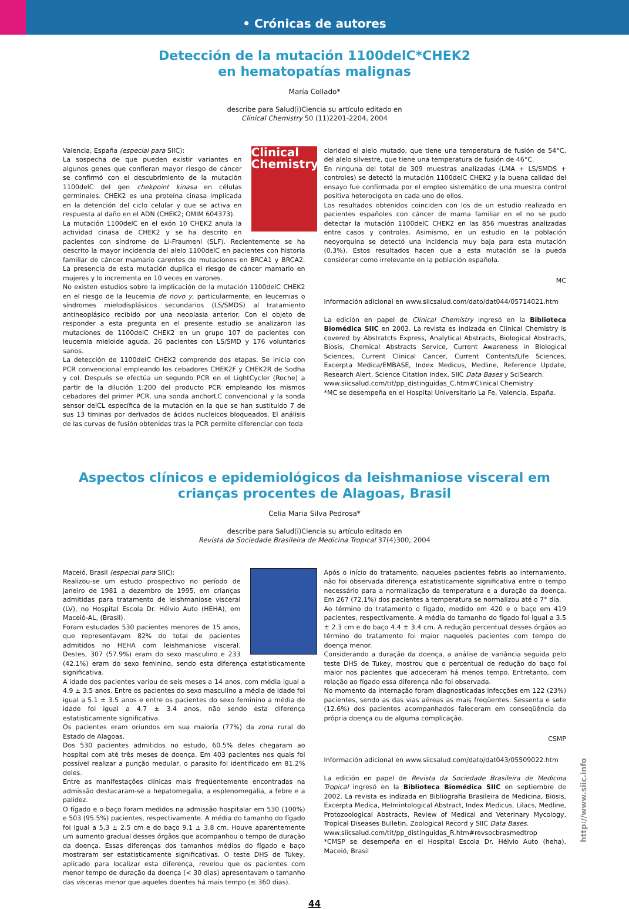• Crónicas de autores
Detección de la mutación 1100delC*CHEK2
en hematopatías malignas
María Collado*
describe para Salud(i)Ciencia su artículo editado en
Clinical Chemistry 50 (11)2201-2204, 2004
Clinical Chemistry
Valencia, España (especial para SIIC):
La sospecha de que pueden existir variantes en algunos genes que confieran mayor riesgo de cáncer se confirmó con el descubrimiento de la mutación 1100delC del gen chekpoint kinasa en células germinales. CHEK2 es una proteína cinasa implicada en la detención del ciclo celular y que se activa en respuesta al daño en el ADN (CHEK2; OMIM 604373).
La mutación 1100delC en el exón 10 CHEK2 anula la actividad cinasa de CHEK2 y se ha descrito en pacientes con síndrome de Li-Fraumeni (SLF). Recientemente se ha descrito la mayor incidencia del alelo 1100delC en pacientes con historia familiar de cáncer mamario carentes de mutaciones en BRCA1 y BRCA2. La presencia de esta mutación duplica el riesgo de cáncer mamario en mujeres y lo incrementa en 10 veces en varones.
No existen estudios sobre la implicación de la mutación 1100delC CHEK2 en el riesgo de la leucemia de novo y, particularmente, en leucemias o síndromes mielodisplásicos secundarios (LS/SMDS) al tratamiento antineoplásico recibido por una neoplasia anterior. Con el objeto de responder a esta pregunta en el presente estudio se analizaron las mutaciones de 1100delC CHEK2 en un grupo 107 de pacientes con leucemia mieloide aguda, 26 pacientes con LS/SMD y 176 voluntarios sanos.
La detección de 1100delC CHEK2 comprende dos etapas. Se inicia con PCR convencional empleando los cebadores CHEK2F y CHEK2R de Sodha y col. Después se efectúa un segundo PCR en el LightCycler (Roche) a partir de la dilución 1:200 del producto PCR empleando los mismos cebadores del primer PCR, una sonda anchorLC convencional y la sonda sensor delCL específica de la mutación en la que se han sustituido 7 de sus 13 timinas por derivados de ácidos nucleicos bloqueados. El análisis de las curvas de fusión obtenidas tras la PCR permite diferenciar con toda
claridad el alelo mutado, que tiene una temperatura de fusión de 54°C, del alelo silvestre, que tiene una temperatura de fusión de 46°C.
En ninguna del total de 309 muestras analizadas (LMA + LS/SMDS + controles) se detectó la mutación 1100delC CHEK2 y la buena calidad del ensayo fue confirmada por el empleo sistemático de una muestra control positiva heterocigota en cada uno de ellos.
Los resultados obtenidos coinciden con los de un estudio realizado en pacientes españoles con cáncer de mama familiar en el no se pudo detectar la mutación 1100delC CHEK2 en las 856 muestras analizadas entre casos y controles. Asimismo, en un estudio en la población neoyorquina se detectó una incidencia muy baja para esta mutación (0.3%). Estos resultados hacen que a esta mutación se la pueda considerar como irrelevante en la población española.
MC
Información adicional en www.siicsalud.com/dato/dat044/05714021.htm
La edición en papel de Clinical Chemistry ingresó en la Biblioteca Biomédica SIIC en 2003. La revista es indizada en Clinical Chemistry is covered by Abstratcts Express, Analytical Abstracts, Biological Abstracts, Biosis, Chemical Abstracts Service, Current Awareness in Biological Sciences, Current Clinical Cancer, Current Contents/Life Sciences, Excerpta Medica/EMBASE, Index Medicus, Medline, Reference Update, Research Alert, Science Citation Index, SIIC Data Bases y SciSearch.
www.siicsalud.com/tit/pp_distinguidas_C.htm#Clinical Chemistry
*MC se desempeña en el Hospital Universitario La Fe, Valencia, España.
Aspectos clínicos e epidemiológicos da leishmaniose visceral em crianças procentes de Alagoas, Brasil
Celia Maria Silva Pedrosa*
describe para Salud(i)Ciencia su artículo editado en
Revista da Sociedade Brasileira de Medicina Tropical 37(4)300, 2004
Maceió, Brasil (especial para SIIC):
Realizou-se um estudo prospectivo no período de janeiro de 1981 a dezembro de 1995, em crianças admitidas para tratamento de leishmaniose visceral (LV), no Hospital Escola Dr. Hélvio Auto (HEHA), em Maceió-AL, (Brasil).
Foram estudados 530 pacientes menores de 15 anos, que representavam 82% do total de pacientes admitidos no HEHA com leishmaniose visceral. Destes, 307 (57.9%) eram do sexo masculino e 233 (42.1%) eram do sexo feminino, sendo esta diferença estatisticamente significativa.
A idade dos pacientes variou de seis meses a 14 anos, com média igual a 4.9 ± 3.5 anos. Entre os pacientes do sexo masculino a média de idade foi igual a 5.1 ± 3.5 anos e entre os pacientes do sexo feminino a média de idade foi igual a 4.7 ± 3.4 anos, não sendo esta diferença estatisticamente significativa.
Os pacientes eram oriundos em sua maioria (77%) da zona rural do Estado de Alagoas.
Dos 530 pacientes admitidos no estudo, 60.5% deles chegaram ao hospital com até três meses de doença. Em 403 pacientes nos quais foi possível realizar a punção medular, o parasito foi identificado em 81.2% deles.
Entre as manifestações clínicas mais freqüentemente encontradas na admissão destacaram-se a hepatomegalia, a esplenomegalia, a febre e a palidez.
O fígado e o baço foram medidos na admissão hospitalar em 530 (100%) e 503 (95.5%) pacientes, respectivamente. A média do tamanho do fígado foi igual a 5,3 ± 2.5 cm e do baço 9.1 ± 3.8 cm. Houve aparentemente um aumento gradual desses órgãos que acompanhou o tempo de duração da doença. Essas diferenças dos tamanhos médios do fígado e baço mostraram ser estatisticamente significativas. O teste DHS de Tukey, aplicado para localizar esta diferença, revelou que os pacientes com menor tempo de duração da doença (< 30 dias) apresentavam o tamanho das vísceras menor que aqueles doentes há mais tempo (≤ 360 dias).
Após o início do tratamento, naqueles pacientes febris ao internamento, não foi observada diferença estatisticamente significativa entre o tempo necessário para a normalização da temperatura e a duração da doença. Em 267 (72.1%) dos pacientes a temperatura se normalizou até o 7° dia.
Ao término do tratamento o fígado, medido em 420 e o baço em 419 pacientes, respectivamente. A média do tamanho do fígado foi igual a 3.5 ± 2.3 cm e do baço 4.4 ± 3.4 cm. A redução percentual desses órgãos ao término do tratamento foi maior naqueles pacientes com tempo de doença menor.
Considerando a duração da doença, a análise de variância seguida pelo teste DHS de Tukey, mostrou que o percentual de redução do baço foi maior nos pacientes que adoeceram há menos tempo. Entretanto, com relação ao fígado essa diferença não foi observada.
No momento da internação foram diagnosticadas infecções em 122 (23%) pacientes, sendo as das vias aéreas as mais freqüentes. Sessenta e sete (12.6%) dos pacientes acompanhados faleceram em conseqüência da própria doença ou de alguma complicação.
CSMP
Información adicional en www.siicsalud.com/dato/dat043/05509022.htm
La edición en papel de Revista da Sociedade Brasileira de Medicina Tropical ingresó en la Biblioteca Biomédica SIIC en septiembre de 2002. La revista es indizada en Bibliografia Brasileira de Medicina, Biosis, Excerpta Medica, Helmintological Abstract, Index Medicus, Lilacs, Medline, Protozoological Abstracts, Review of Medical and Veterinary Mycology, Tropical Diseases Bulletin, Zoological Record y SIIC Data Bases.
www.siicsalud.com/tit/pp_distinguidas_R.htm#revsocbrasmedtrop
*CMSP se desempeña en el Hospital Escola Dr. Hélvio Auto (heha), Maceió, Brasil
http://www.siic.info
44